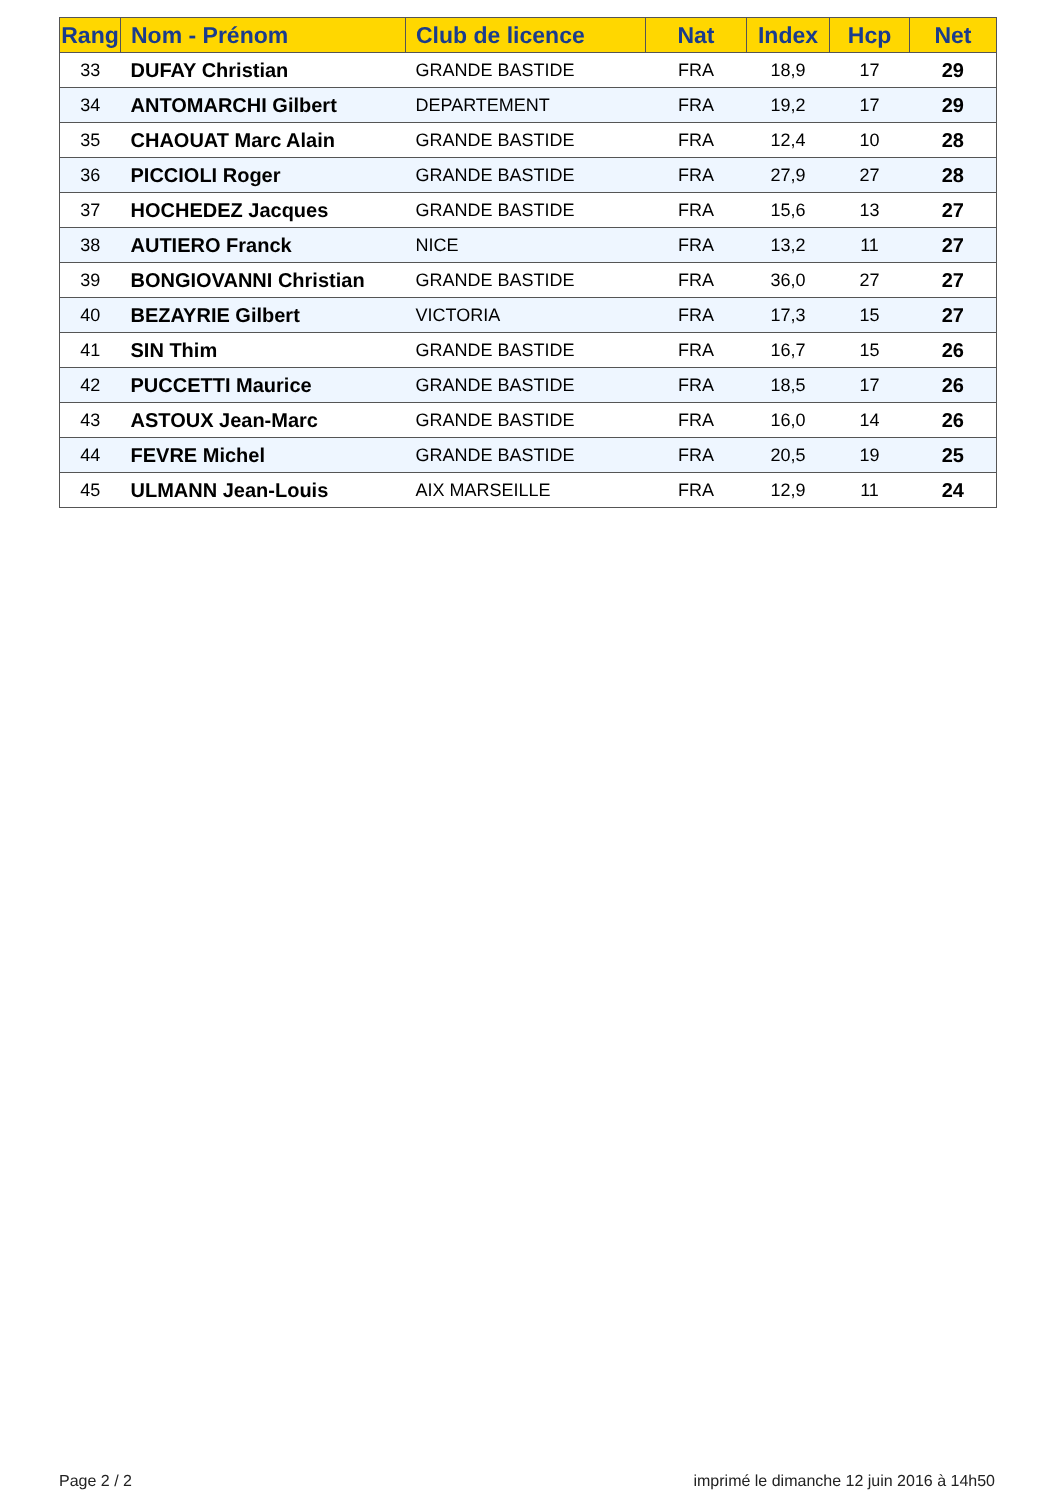| Rang | Nom - Prénom | Club de licence | Nat | Index | Hcp | Net |
| --- | --- | --- | --- | --- | --- | --- |
| 33 | DUFAY Christian | GRANDE BASTIDE | FRA | 18,9 | 17 | 29 |
| 34 | ANTOMARCHI Gilbert | DEPARTEMENT | FRA | 19,2 | 17 | 29 |
| 35 | CHAOUAT Marc Alain | GRANDE BASTIDE | FRA | 12,4 | 10 | 28 |
| 36 | PICCIOLI Roger | GRANDE BASTIDE | FRA | 27,9 | 27 | 28 |
| 37 | HOCHEDEZ Jacques | GRANDE BASTIDE | FRA | 15,6 | 13 | 27 |
| 38 | AUTIERO Franck | NICE | FRA | 13,2 | 11 | 27 |
| 39 | BONGIOVANNI Christian | GRANDE BASTIDE | FRA | 36,0 | 27 | 27 |
| 40 | BEZAYRIE Gilbert | VICTORIA | FRA | 17,3 | 15 | 27 |
| 41 | SIN Thim | GRANDE BASTIDE | FRA | 16,7 | 15 | 26 |
| 42 | PUCCETTI Maurice | GRANDE BASTIDE | FRA | 18,5 | 17 | 26 |
| 43 | ASTOUX Jean-Marc | GRANDE BASTIDE | FRA | 16,0 | 14 | 26 |
| 44 | FEVRE Michel | GRANDE BASTIDE | FRA | 20,5 | 19 | 25 |
| 45 | ULMANN Jean-Louis | AIX MARSEILLE | FRA | 12,9 | 11 | 24 |
Page 2 / 2
imprimé le dimanche 12 juin 2016 à 14h50